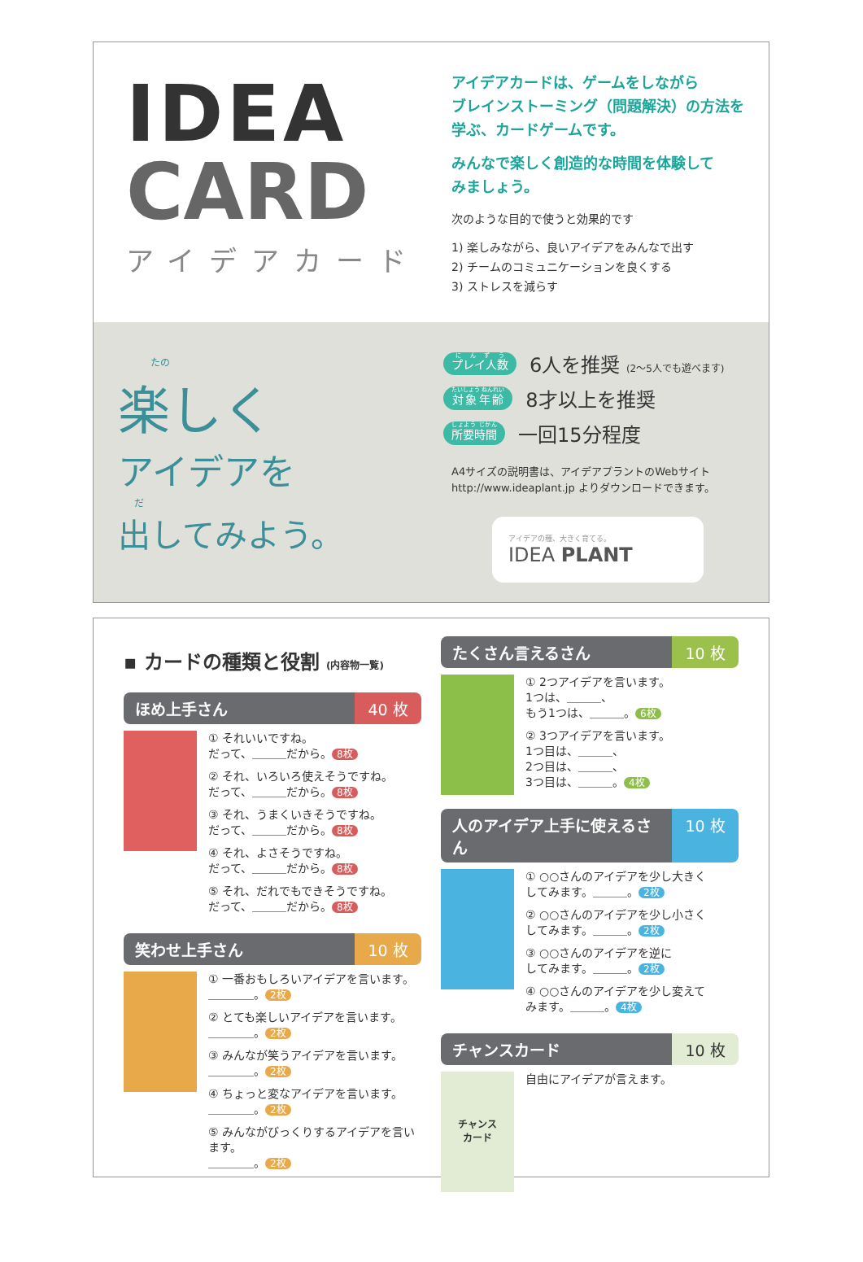IDEA
CARD
アイデアカード
アイデアカードは、ゲームをしながら
ブレインストーミング（問題解決）の方法を
学ぶ、カードゲームです。
みんなで楽しく創造的な時間を体験して
みましょう。
次のような目的で使うと効果的です
1) 楽しみながら、良いアイデアをみんなで出す
2) チームのコミュニケーションを良くする
3) ストレスを減らす
たの
楽しく
アイデアを
だ
出してみよう。
プレイ人数 6人を推奨 (2〜5人でも遊べます)
対象年齢 8才以上を推奨
所要時間 一回15分程度
A4サイズの説明書は、アイデアプラントのWebサイト
http://www.ideaplant.jp よりダウンロードできます。
アイデアの種、大きく育てる。
IDEA PLANT
▪ カードの種類と役割 (内容物一覧)
ほめ上手さん 40 枚
① それいいですね。
だって、＿＿＿だから。 8枚
② それ、いろいろ使えそうですね。
だって、＿＿＿だから。 8枚
③ それ、うまくいきそうですね。
だって、＿＿＿だから。 8枚
④ それ、よさそうですね。
だって、＿＿＿だから。 8枚
⑤ それ、だれでもできそうですね。
だって、＿＿＿だから。 8枚
笑わせ上手さん 10 枚
① 一番おもしろいアイデアを言います。
＿＿＿＿。 2枚
② とても楽しいアイデアを言います。
＿＿＿＿。 2枚
③ みんなが笑うアイデアを言います。
＿＿＿＿。 2枚
④ ちょっと変なアイデアを言います。
＿＿＿＿。 2枚
⑤ みんながびっくりするアイデアを言います。
＿＿＿＿。 2枚
たくさん言えるさん 10 枚
① 2つアイデアを言います。
1つは、＿＿＿、
もう1つは、＿＿＿。 6枚
② 3つアイデアを言います。
1つ目は、＿＿＿、
2つ目は、＿＿＿、
3つ目は、＿＿＿。 4枚
人のアイデア上手に使えるさん 10 枚
① ○○さんのアイデアを少し大きく
してみます。＿＿＿。 2枚
② ○○さんのアイデアを少し小さく
してみます。＿＿＿。 2枚
③ ○○さんのアイデアを逆に
してみます。＿＿＿。 2枚
④ ○○さんのアイデアを少し変えて
みます。＿＿＿。 4枚
チャンスカード 10 枚
チャンス
カード
自由にアイデアが言えます。